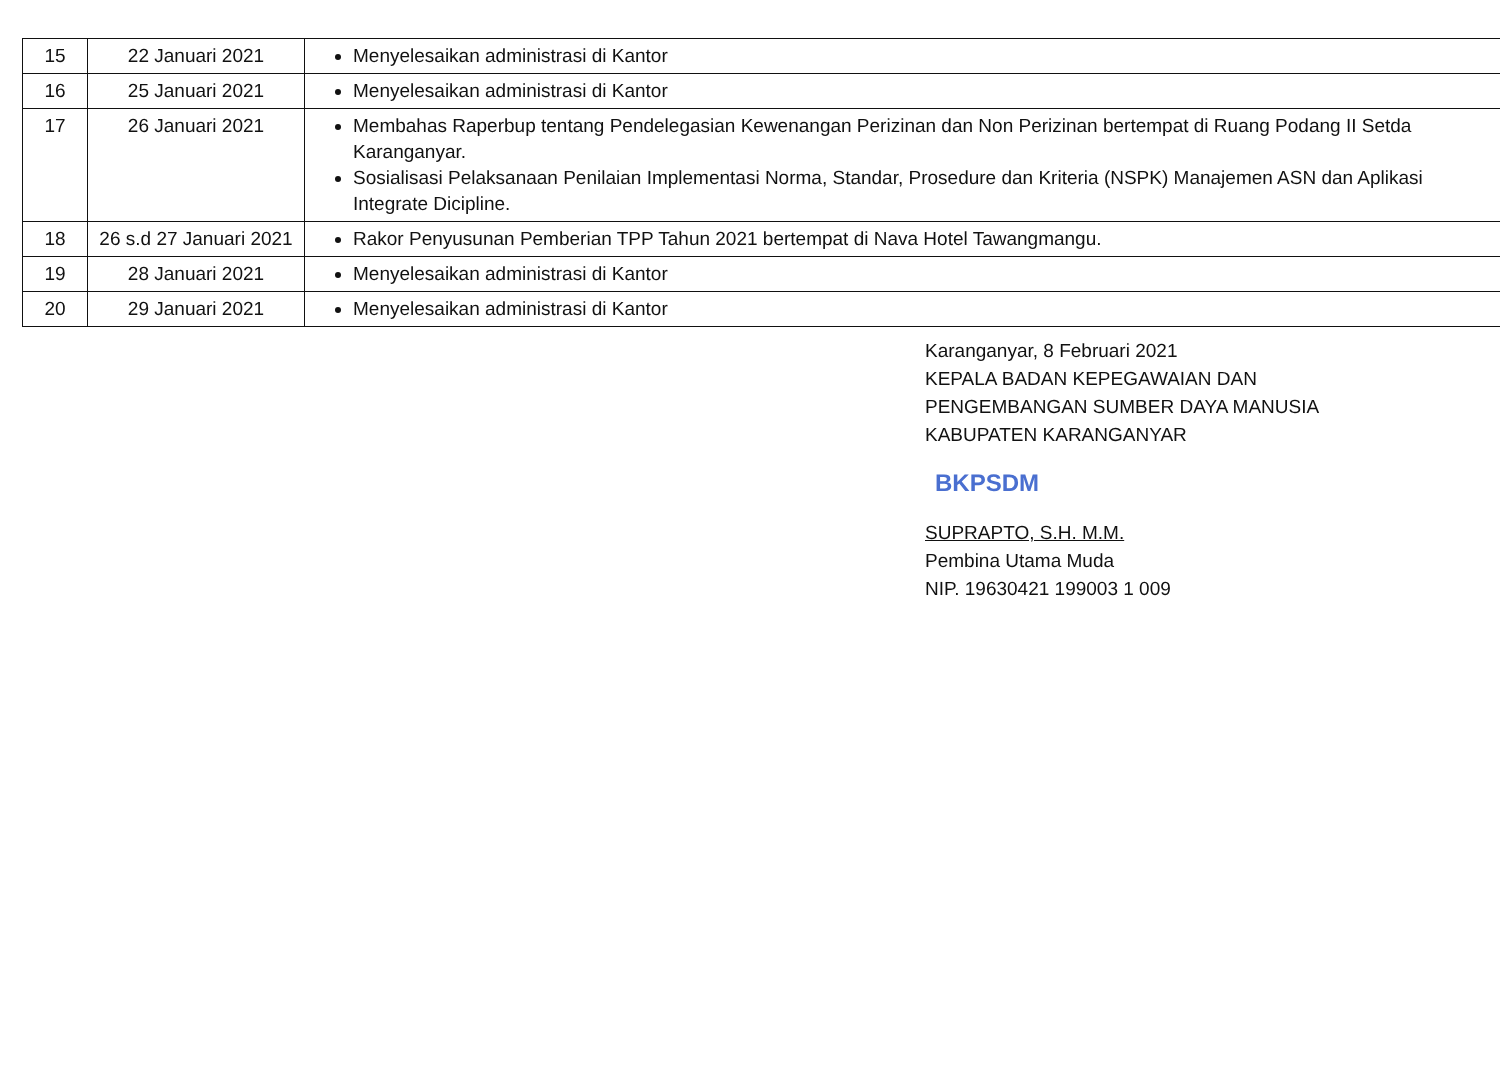| 15 | 22 Januari 2021 | Menyelesaikan administrasi di Kantor |
| 16 | 25 Januari 2021 | Menyelesaikan administrasi di Kantor |
| 17 | 26 Januari 2021 | Membahas Raperbup tentang Pendelegasian Kewenangan Perizinan dan Non Perizinan bertempat di Ruang Podang II Setda Karanganyar. Sosialisasi Pelaksanaan Penilaian Implementasi Norma, Standar, Prosedure dan Kriteria (NSPK) Manajemen ASN dan Aplikasi Integrate Dicipline. |
| 18 | 26 s.d 27 Januari 2021 | Rakor Penyusunan Pemberian TPP Tahun 2021 bertempat di Nava Hotel Tawangmangu. |
| 19 | 28 Januari 2021 | Menyelesaikan administrasi di Kantor |
| 20 | 29 Januari 2021 | Menyelesaikan administrasi di Kantor |
Karanganyar, 8 Februari 2021
KEPALA BADAN KEPEGAWAIAN DAN
PENGEMBANGAN SUMBER DAYA MANUSIA
KABUPATEN KARANGANYAR
BKPSDM
SUPRAPTO, S.H. M.M.
Pembina Utama Muda
NIP. 19630421 199003 1 009